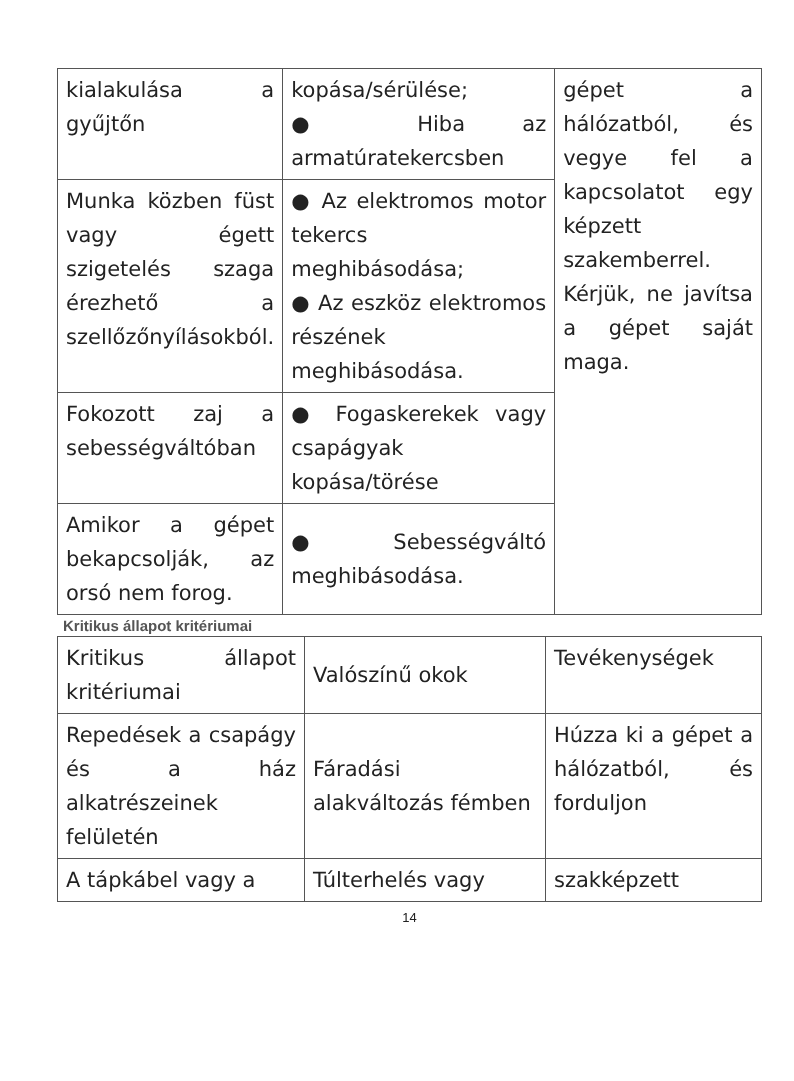| kialakulása a gyűjtőn | kopása/sérülése; ● Hiba az armatúratekercsben | gépet a hálózatból, és vegye fel a kapcsolatot egy képzett szakemberrel. Kérjük, ne javítsa a gépet saját maga. |
| Munka közben füst vagy égett szigetelés szaga érezhető a szellőzőnyílásokból. | ● Az elektromos motor tekercs meghibásodása; ● Az eszköz elektromos részének meghibásodása. | |
| Fokozott zaj a sebességváltóban | ● Fogaskerekek vagy csapágyak kopása/törése | |
| Amikor a gépet bekapcsolják, az orsó nem forog. | ● Sebességváltó meghibásodása. | |
Kritikus állapot kritériumai
| Kritikus állapot kritériumai | Valószínű okok | Tevékenységek |
| Repedések a csapágy és a ház alkatrészeinek felületén | Fáradási alakváltozás fémben | Húzza ki a gépet a hálózatból, és forduljon |
| A tápkábel vagy a | Túlterhelés vagy | szakképzett |
14